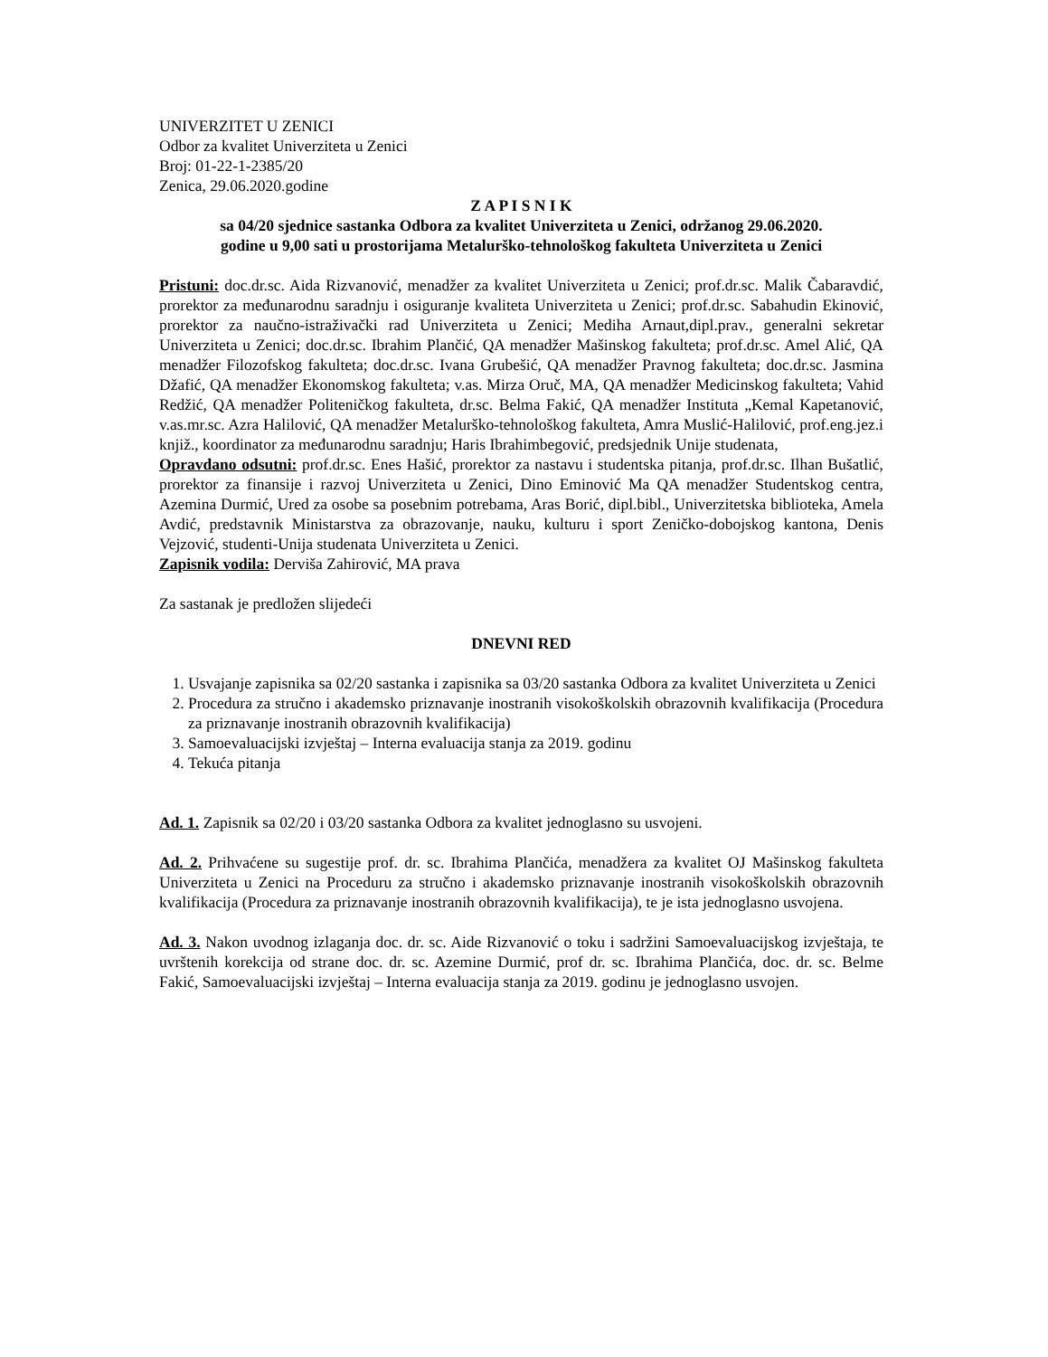UNIVERZITET U ZENICI
Odbor za kvalitet Univerziteta u Zenici
Broj: 01-22-1-2385/20
Zenica, 29.06.2020.godine
Z A P I S N I K
sa 04/20 sjednice sastanka Odbora za kvalitet Univerziteta u Zenici, održanog 29.06.2020.
godine u 9,00 sati u prostorijama Metalurško-tehnološkog fakulteta Univerziteta u Zenici
Pristuni: doc.dr.sc. Aida Rizvanović, menadžer za kvalitet Univerziteta u Zenici; prof.dr.sc. Malik Čabaravdić, prorektor za međunarodnu saradnju i osiguranje kvaliteta Univerziteta u Zenici; prof.dr.sc. Sabahudin Ekinović, prorektor za naučno-istraživački rad Univerziteta u Zenici; Mediha Arnaut,dipl.prav., generalni sekretar Univerziteta u Zenici; doc.dr.sc. Ibrahim Plančić, QA menadžer Mašinskog fakulteta; prof.dr.sc. Amel Alić, QA menadžer Filozofskog fakulteta; doc.dr.sc. Ivana Grubešić, QA menadžer Pravnog fakulteta; doc.dr.sc. Jasmina Džafić, QA menadžer Ekonomskog fakulteta; v.as. Mirza Oruč, MA, QA menadžer Medicinskog fakulteta; Vahid Redžić, QA menadžer Politeničkog fakulteta, dr.sc. Belma Fakić, QA menadžer Instituta „Kemal Kapetanović, v.as.mr.sc. Azra Halilović, QA menadžer Metalurško-tehnološkog fakulteta, Amra Muslić-Halilović, prof.eng.jez.i knjiž., koordinator za međunarodnu saradnju; Haris Ibrahimbegović, predsjednik Unije studenata,
Opravdano odsutni: prof.dr.sc. Enes Hašić, prorektor za nastavu i studentska pitanja, prof.dr.sc. Ilhan Bušatlić, prorektor za finansije i razvoj Univerziteta u Zenici, Dino Eminović Ma QA menadžer Studentskog centra, Azemina Durmić, Ured za osobe sa posebnim potrebama, Aras Borić, dipl.bibl., Univerzitetska biblioteka, Amela Avdić, predstavnik Ministarstva za obrazovanje, nauku, kulturu i sport Zeničko-dobojskog kantona, Denis Vejzović, studenti-Unija studenata Univerziteta u Zenici.
Zapisnik vodila: Derviša Zahirović, MA prava
Za sastanak je predložen slijedeći
DNEVNI RED
1. Usvajanje zapisnika sa 02/20 sastanka i zapisnika sa 03/20 sastanka Odbora za kvalitet Univerziteta u Zenici
2. Procedura za stručno i akademsko priznavanje inostranih visokoškolskih obrazovnih kvalifikacija (Procedura za priznavanje inostranih obrazovnih kvalifikacija)
3. Samoevaluacijski izvještaj – Interna evaluacija stanja za 2019. godinu
4. Tekuća pitanja
Ad. 1. Zapisnik sa 02/20 i 03/20 sastanka Odbora za kvalitet jednoglasno su usvojeni.
Ad. 2. Prihvaćene su sugestije prof. dr. sc. Ibrahima Plančića, menadžera za kvalitet OJ Mašinskog fakulteta Univerziteta u Zenici na Proceduru za stručno i akademsko priznavanje inostranih visokoškolskih obrazovnih kvalifikacija (Procedura za priznavanje inostranih obrazovnih kvalifikacija), te je ista jednoglasno usvojena.
Ad. 3. Nakon uvodnog izlaganja doc. dr. sc. Aide Rizvanović o toku i sadržini Samoevaluacijskog izvještaja, te uvrštenih korekcija od strane doc. dr. sc. Azemine Durmić, prof dr. sc. Ibrahima Plančića, doc. dr. sc. Belme Fakić, Samoevaluacijski izvještaj – Interna evaluacija stanja za 2019. godinu je jednoglasno usvojen.